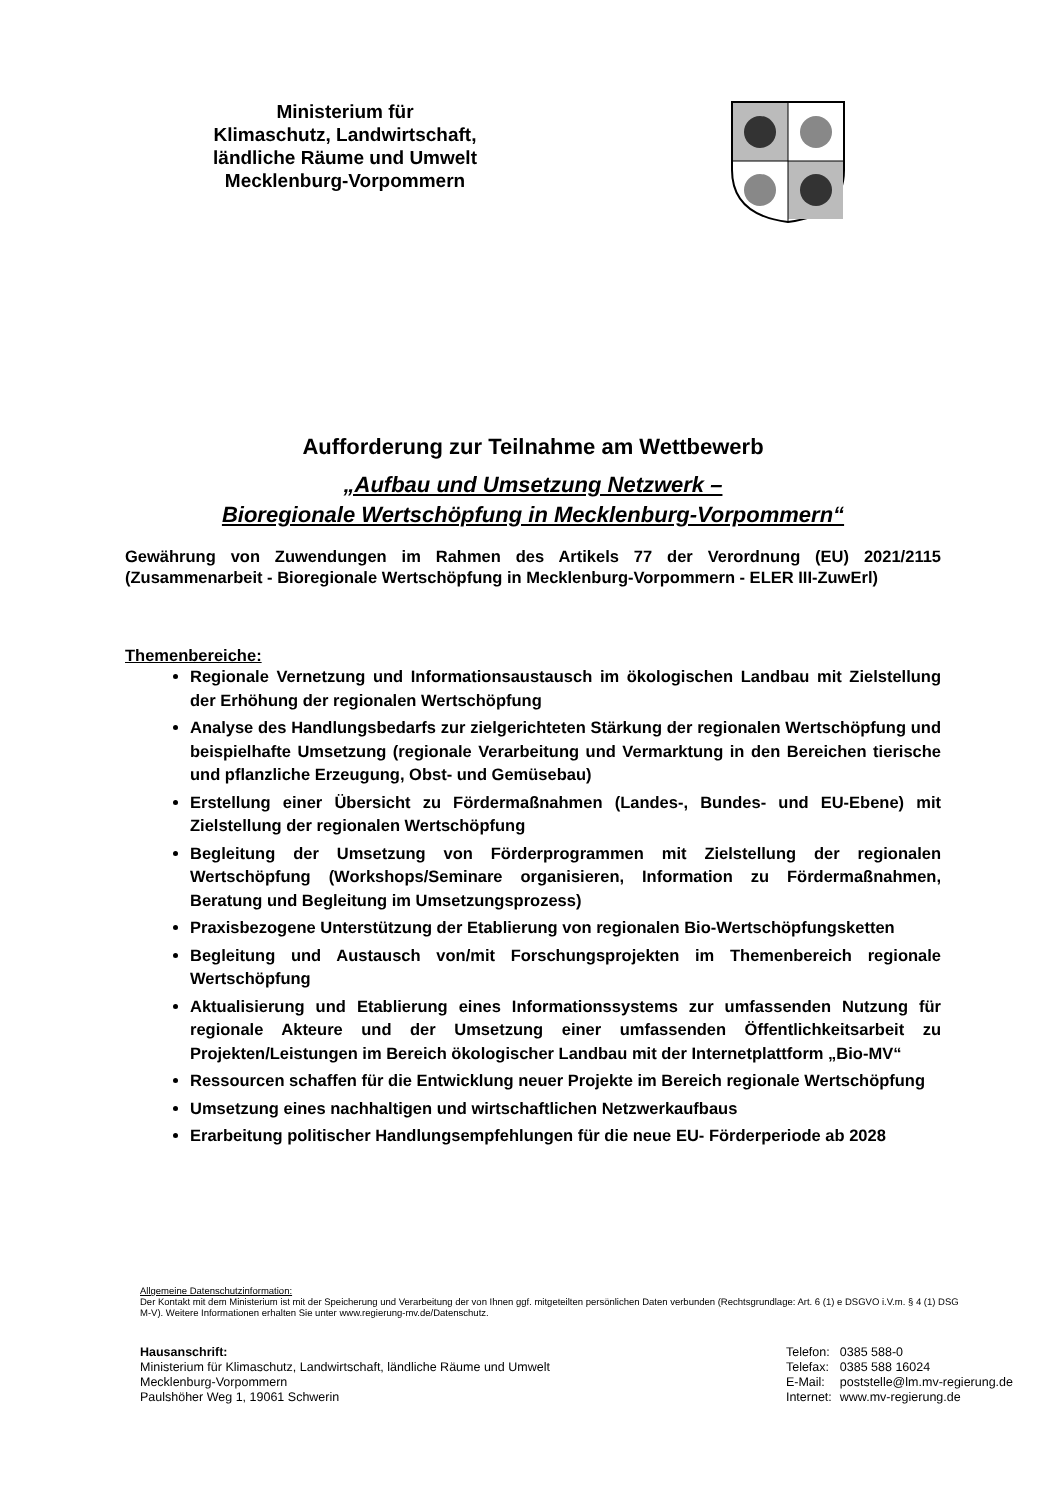Ministerium für
Klimaschutz, Landwirtschaft,
ländliche Räume und Umwelt
Mecklenburg-Vorpommern
Aufforderung zur Teilnahme am Wettbewerb
„Aufbau und Umsetzung Netzwerk –
Bioregionale Wertschöpfung in Mecklenburg-Vorpommern“
Gewährung von Zuwendungen im Rahmen des Artikels 77 der Verordnung (EU) 2021/2115 (Zusammenarbeit - Bioregionale Wertschöpfung in Mecklenburg-Vorpommern - ELER III-ZuwErl)
Themenbereiche:
Regionale Vernetzung und Informationsaustausch im ökologischen Landbau mit Zielstellung der Erhöhung der regionalen Wertschöpfung
Analyse des Handlungsbedarfs zur zielgerichteten Stärkung der regionalen Wertschöpfung und beispielhafte Umsetzung (regionale Verarbeitung und Vermarktung in den Bereichen tierische und pflanzliche Erzeugung, Obst- und Gemüsebau)
Erstellung einer Übersicht zu Fördermaßnahmen (Landes-, Bundes- und EU-Ebene) mit Zielstellung der regionalen Wertschöpfung
Begleitung der Umsetzung von Förderprogrammen mit Zielstellung der regionalen Wertschöpfung (Workshops/Seminare organisieren, Information zu Fördermaßnahmen, Beratung und Begleitung im Umsetzungsprozess)
Praxisbezogene Unterstützung der Etablierung von regionalen Bio-Wertschöpfungsketten
Begleitung und Austausch von/mit Forschungsprojekten im Themenbereich regionale Wertschöpfung
Aktualisierung und Etablierung eines Informationssystems zur umfassenden Nutzung für regionale Akteure und der Umsetzung einer umfassenden Öffentlichkeitsarbeit zu Projekten/Leistungen im Bereich ökologischer Landbau mit der Internetplattform „Bio-MV“
Ressourcen schaffen für die Entwicklung neuer Projekte im Bereich regionale Wertschöpfung
Umsetzung eines nachhaltigen und wirtschaftlichen Netzwerkaufbaus
Erarbeitung politischer Handlungsempfehlungen für die neue EU- Förderperiode ab 2028
Allgemeine Datenschutzinformation:
Der Kontakt mit dem Ministerium ist mit der Speicherung und Verarbeitung der von Ihnen ggf. mitgeteilten persönlichen Daten verbunden (Rechtsgrundlage: Art. 6 (1) e DSGVO i.V.m. § 4 (1) DSG M-V). Weitere Informationen erhalten Sie unter www.regierung-mv.de/Datenschutz.
Hausanschrift:
Ministerium für Klimaschutz, Landwirtschaft, ländliche Räume und Umwelt
Mecklenburg-Vorpommern
Paulshöher Weg 1, 19061 Schwerin
| Telefon: | 0385 588-0 |
| Telefax: | 0385 588 16024 |
| E-Mail: | poststelle@lm.mv-regierung.de |
| Internet: | www.mv-regierung.de |